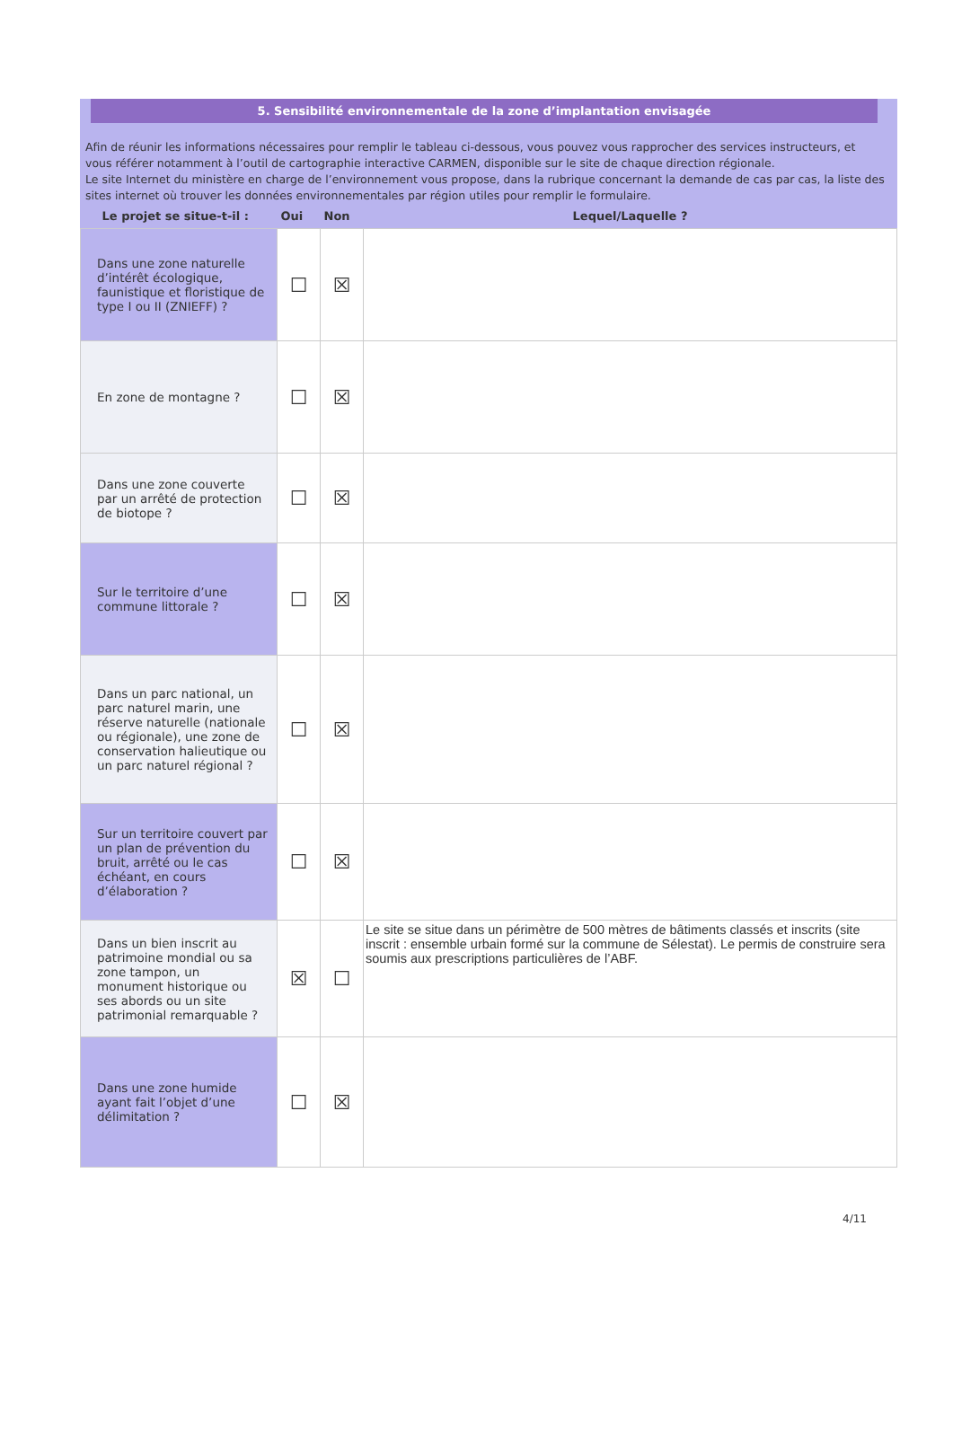5. Sensibilité environnementale de la zone d’implantation envisagée
Afin de réunir les informations nécessaires pour remplir le tableau ci-dessous, vous pouvez vous rapprocher des services instructeurs, et vous référer notamment à l’outil de cartographie interactive CARMEN, disponible sur le site de chaque direction régionale.
Le site Internet du ministère en charge de l’environnement vous propose, dans la rubrique concernant la demande de cas par cas, la liste des sites internet où trouver les données environnementales par région utiles pour remplir le formulaire.
| Le projet se situe-t-il : | Oui | Non | Lequel/Laquelle ? |
| --- | --- | --- | --- |
| Dans une zone naturelle d’intérêt écologique, faunistique et floristique de type I ou II (ZNIEFF) ? | ☐ | ☒ | |
| En zone de montagne ? | ☐ | ☒ | |
| Dans une zone couverte par un arrêté de protection de biotope ? | ☐ | ☒ | |
| Sur le territoire d’une commune littorale ? | ☐ | ☒ | |
| Dans un parc national, un parc naturel marin, une réserve naturelle (nationale ou régionale), une zone de conservation halieutique ou un parc naturel régional ? | ☐ | ☒ | |
| Sur un territoire couvert par un plan de prévention du bruit, arrêté ou le cas échéant, en cours d’élaboration ? | ☐ | ☒ | |
| Dans un bien inscrit au patrimoine mondial ou sa zone tampon, un monument historique ou ses abords ou un site patrimonial remarquable ? | ☒ | ☐ | Le site se situe dans un périmètre de 500 mètres de bâtiments classés et inscrits (site inscrit : ensemble urbain formé sur la commune de Sélestat). Le permis de construire sera soumis aux prescriptions particulières de l’ABF. |
| Dans une zone humide ayant fait l’objet d’une délimitation ? | ☐ | ☒ | |
4/11